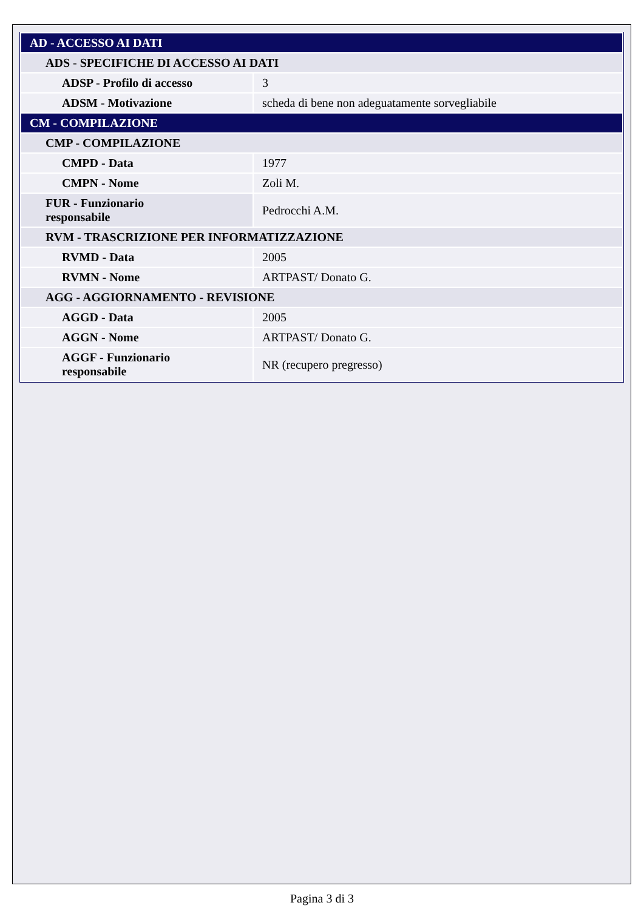| AD - ACCESSO AI DATI | |
| ADS - SPECIFICHE DI ACCESSO AI DATI | |
| ADSP - Profilo di accesso | 3 |
| ADSM - Motivazione | scheda di bene non adeguatamente sorvegliabile |
| CM - COMPILAZIONE | |
| CMP - COMPILAZIONE | |
| CMPD - Data | 1977 |
| CMPN - Nome | Zoli M. |
| FUR - Funzionario responsabile | Pedrocchi A.M. |
| RVM - TRASCRIZIONE PER INFORMATIZZAZIONE | |
| RVMD - Data | 2005 |
| RVMN - Nome | ARTPAST/ Donato G. |
| AGG - AGGIORNAMENTO - REVISIONE | |
| AGGD - Data | 2005 |
| AGGN - Nome | ARTPAST/ Donato G. |
| AGGF - Funzionario responsabile | NR (recupero pregresso) |
Pagina 3 di 3